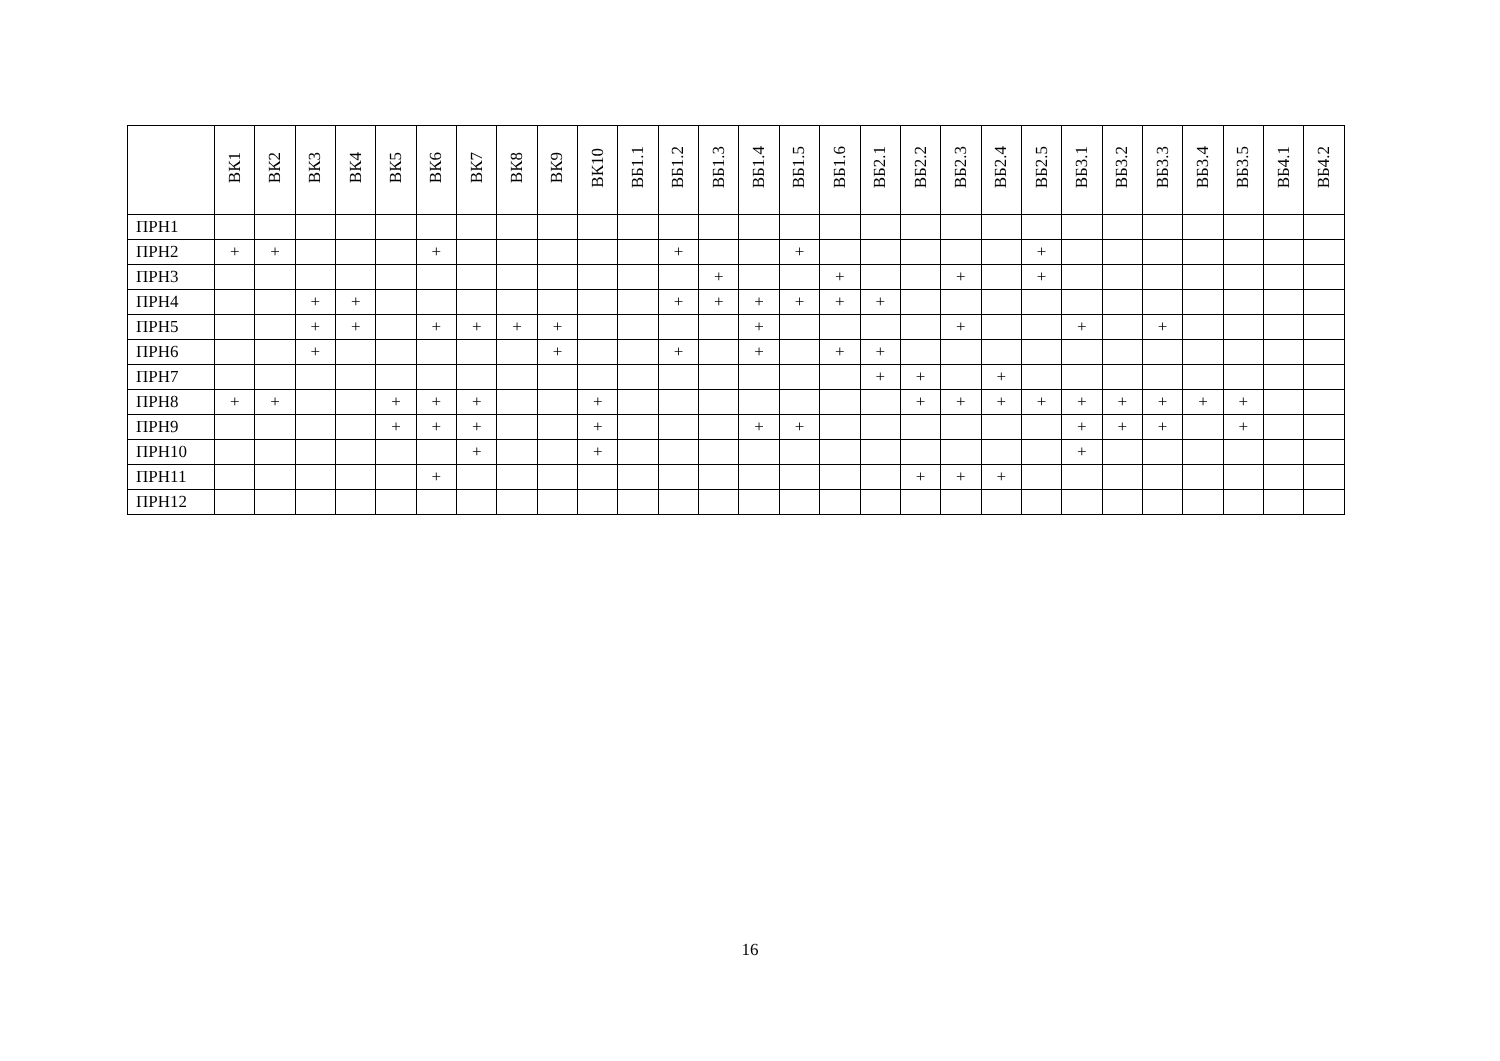| | ВК1 | ВК2 | ВК3 | ВК4 | ВК5 | ВК6 | ВК7 | ВК8 | ВК9 | ВК10 | ВБ1.1 | ВБ1.2 | ВБ1.3 | ВБ1.4 | ВБ1.5 | ВБ1.6 | ВБ2.1 | ВБ2.2 | ВБ2.3 | ВБ2.4 | ВБ2.5 | ВБ3.1 | ВБ3.2 | ВБ3.3 | ВБ3.4 | ВБ3.5 | ВБ4.1 | ВБ4.2 |
| --- | --- | --- | --- | --- | --- | --- | --- | --- | --- | --- | --- | --- | --- | --- | --- | --- | --- | --- | --- | --- | --- | --- | --- | --- | --- | --- | --- | --- |
| ПРН1 | | | | | | | | | | | | | | | | | | | | | | | | | | | | |
| ПРН2 | + | + | | | | + | | | | | | + | | | + | | | | | | + | | | | | | | |
| ПРН3 | | | | | | | | | | | | | + | | | + | | | + | | + | | | | | | | |
| ПРН4 | | | + | + | | | | | | | | + | + | + | + | + | + | | | | | | | | | | | |
| ПРН5 | | | + | + | | + | + | + | + | | | | | + | | | | | + | | | + | | + | | | | |
| ПРН6 | | | + | | | | | | + | | | + | | + | | + | + | | | | | | | | | | | |
| ПРН7 | | | | | | | | | | | | | | | | | + | + | | + | | | | | | | | |
| ПРН8 | + | + | | | + | + | + | | | + | | | | | | | | + | + | + | + | + | + | + | + | + | | |
| ПРН9 | | | | | + | + | + | | | + | | | | + | + | | | | | | | + | + | + | | + | | |
| ПРН10 | | | | | | | + | | | + | | | | | | | | | | | | + | | | | | | |
| ПРН11 | | | | | | + | | | | | | | | | | | | + | + | + | | | | | | | | |
| ПРН12 | | | | | | | | | | | | | | | | | | | | | | | | | | | | |
16